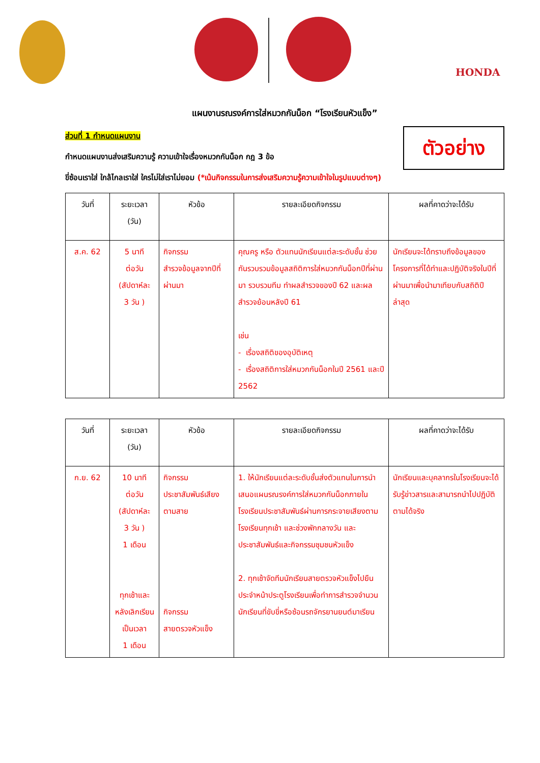HONDA
แผนงานรณรงค์การใส่หมวกกันน็อก “โรงเรียนหัวแข็ง”
ตัวอย่าง
ส่วนที่ 1 กำหนดแผนงาน
กำหนดแผนงานส่งเสริมความรู้ ความเข้าใจเรื่องหมวกกันน็อก กฎ 3 ข้อ
ขี่ซ้อนเราใส่ ใกล้ไกลเราใส่ ใครไม่ใส่เราไม่ยอม (*เน้นกิจกรรมในการส่งเสริมความรู้ความเข้าใจในรูปแบบต่างๆ)
| วันที่ | ระยะเวลา (วัน) | หัวข้อ | รายละเอียดกิจกรรม | ผลที่คาดว่าจะได้รับ |
| --- | --- | --- | --- | --- |
| ส.ค. 62 | 5 นาที ต่อวัน (สัปดาห์ละ 3 วัน ) | กิจกรรม สำรวจข้อมูลจากปีที่ผ่านมา | คุณครู หรือ ตัวแทนนักเรียนแต่ละระดับชั้น ช่วยกันรวบรวมข้อมูลสถิติการใส่หมวกกันน็อกปีที่ผ่านมา รวบรวมทีม ทำผลสำรวจของปี 62 และผลสำรวจย้อนหลังปี 61 เช่น - เรื่องสถิติของอุบัติเหตุ - เรื่องสถิติการใส่หมวกกันน็อกในปี 2561 และปี 2562 | นักเรียนจะได้ทราบถึงข้อมูลของโครงการที่ได้ทำและปฏิบัติจริงในปีที่ผ่านมาเพื่อนำมาเทียบกับสถิติปีล่าสุด |
| วันที่ | ระยะเวลา (วัน) | หัวข้อ | รายละเอียดกิจกรรม | ผลที่คาดว่าจะได้รับ |
| --- | --- | --- | --- | --- |
| ก.ย. 62 | 10 นาที ต่อวัน (สัปดาห์ละ 3 วัน ) 1 เดือน ทุกเช้าและหลังเลิกเรียน เป็นเวลา 1 เดือน | กิจกรรม ประชาสัมพันธ์เสียงตามสาย กิจกรรม สายตรวจหัวแข็ง | 1. ให้นักเรียนแต่ละระดับชั้นส่งตัวแทนในการนำเสนอแผนรณรงค์การใส่หมวกกันน็อกภายในโรงเรียนประชาสัมพันธ์ผ่านการกระจายเสียงตามโรงเรียนทุกเช้า และช่วงพักกลางวัน และประชาสัมพันธ์และกิจกรรมชุมชนหัวแข็ง 2. ทุกเช้าจัดทีมนักเรียนสายตรวจหัวแข็งไปยืนประจำหน้าประตูโรงเรียนเพื่อทำการสำรวจจำนวนนักเรียนที่ขับขี่หรือซ้อนรถจักรยานยนต์มาเรียน | นักเรียนและบุคลากรในโรงเรียนจะได้รับรู้ข่าวสารและสามารถนำไปปฏิบัติตามได้จริง |